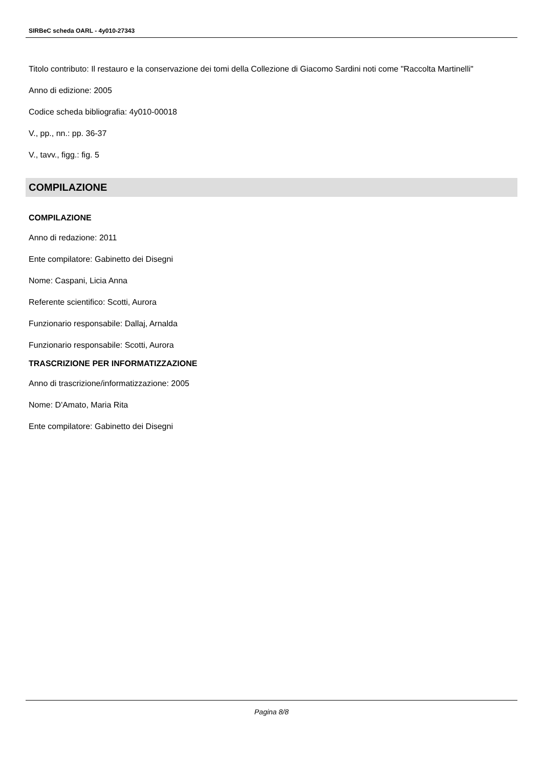SIRBeC scheda OARL - 4y010-27343
Titolo contributo: Il restauro e la conservazione dei tomi della Collezione di Giacomo Sardini noti come "Raccolta Martinelli"
Anno di edizione: 2005
Codice scheda bibliografia: 4y010-00018
V., pp., nn.: pp. 36-37
V., tavv., figg.: fig. 5
COMPILAZIONE
COMPILAZIONE
Anno di redazione: 2011
Ente compilatore: Gabinetto dei Disegni
Nome: Caspani, Licia Anna
Referente scientifico: Scotti, Aurora
Funzionario responsabile: Dallaj, Arnalda
Funzionario responsabile: Scotti, Aurora
TRASCRIZIONE PER INFORMATIZZAZIONE
Anno di trascrizione/informatizzazione: 2005
Nome: D'Amato, Maria Rita
Ente compilatore: Gabinetto dei Disegni
Pagina 8/8